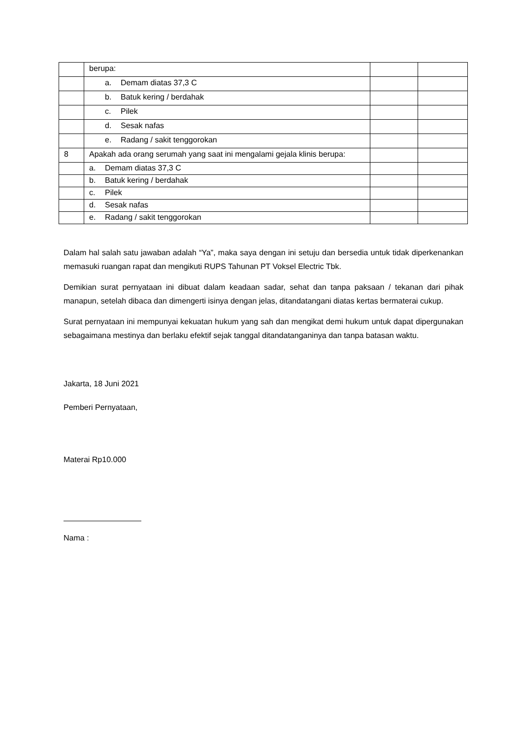| | berupa: | | |
| | a. Demam diatas 37,3 C | | |
| | b. Batuk kering / berdahak | | |
| | c. Pilek | | |
| | d. Sesak nafas | | |
| | e. Radang / sakit tenggorokan | | |
| 8 | Apakah ada orang serumah yang saat ini mengalami gejala klinis berupa: | | |
| | a. Demam diatas 37,3 C | | |
| | b. Batuk kering / berdahak | | |
| | c. Pilek | | |
| | d. Sesak nafas | | |
| | e. Radang / sakit tenggorokan | | |
Dalam hal salah satu jawaban adalah “Ya”, maka saya dengan ini setuju dan bersedia untuk tidak diperkenankan memasuki ruangan rapat dan mengikuti RUPS Tahunan PT Voksel Electric Tbk.
Demikian surat pernyataan ini dibuat dalam keadaan sadar, sehat dan tanpa paksaan / tekanan dari pihak manapun, setelah dibaca dan dimengerti isinya dengan jelas, ditandatangani diatas kertas bermaterai cukup.
Surat pernyataan ini mempunyai kekuatan hukum yang sah dan mengikat demi hukum untuk dapat dipergunakan sebagaimana mestinya dan berlaku efektif sejak tanggal ditandatanganinya dan tanpa batasan waktu.
Jakarta, 18 Juni 2021
Pemberi Pernyataan,
Materai Rp10.000
Nama :